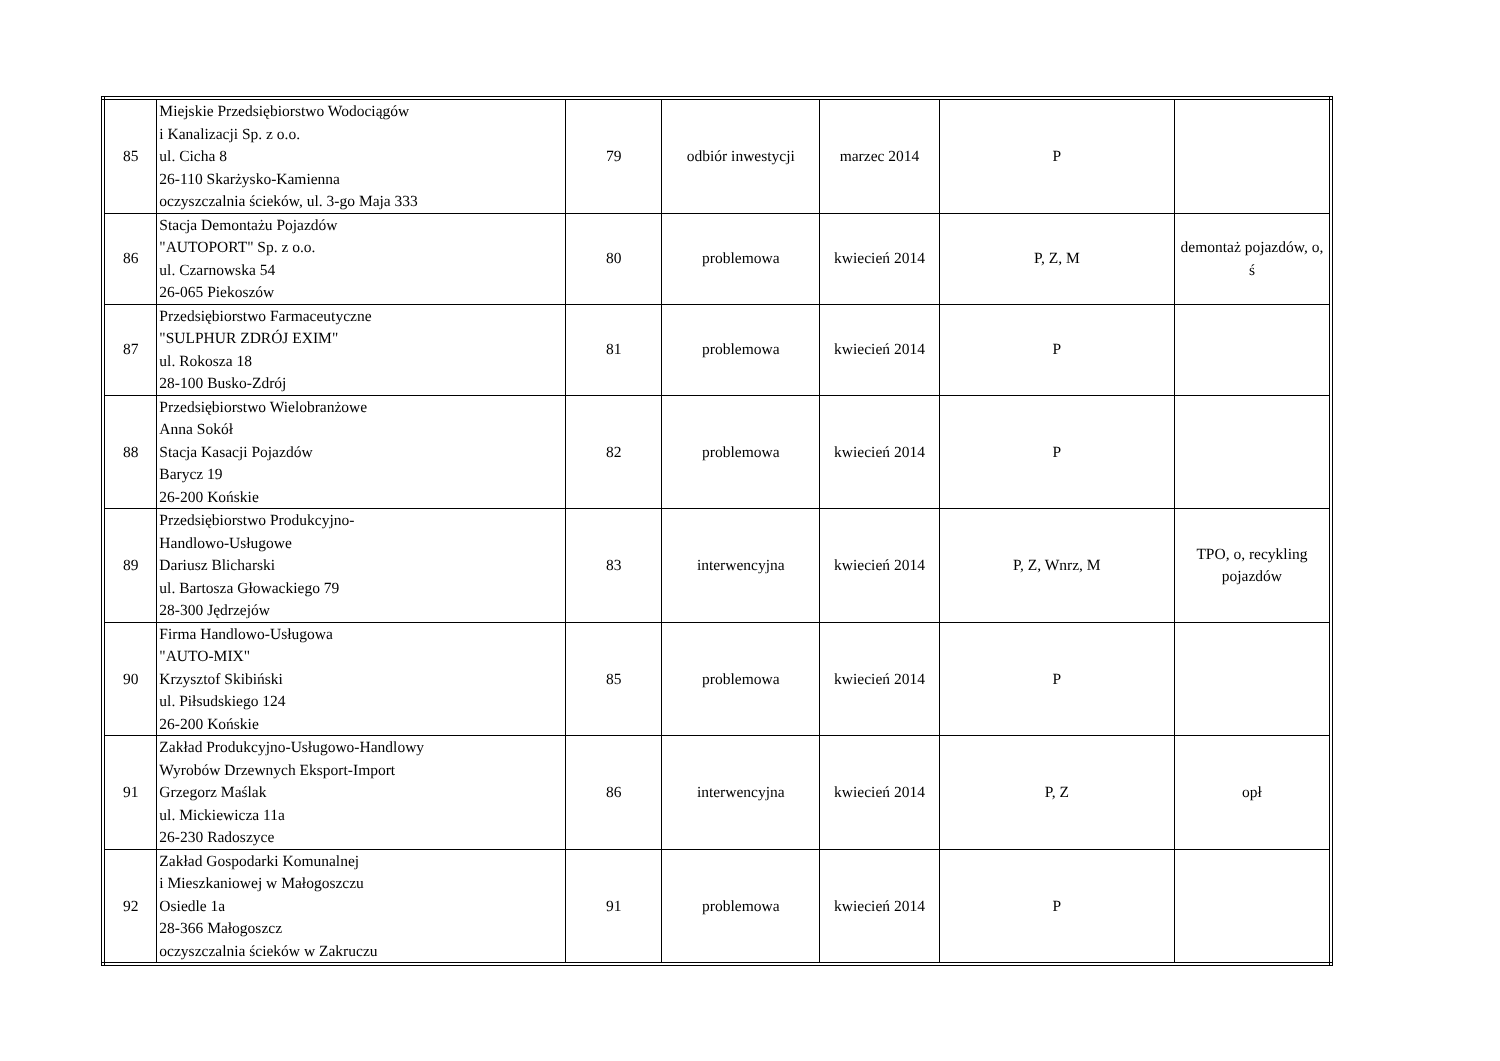| 85 | Miejskie Przedsiębiorstwo Wodociągów i Kanalizacji Sp. z o.o. ul. Cicha 8 26-110 Skarżysko-Kamienna oczyszczalnia ścieków, ul. 3-go Maja 333 | 79 | odbiór inwestycji | marzec 2014 | P | |
| 86 | Stacja Demontażu Pojazdów "AUTOPORT" Sp. z o.o. ul. Czarnowska 54 26-065 Piekoszów | 80 | problemowa | kwiecień 2014 | P, Z, M | demontaż pojazdów, o, ś |
| 87 | Przedsiębiorstwo Farmaceutyczne "SULPHUR ZDRÓJ EXIM" ul. Rokosza 18 28-100 Busko-Zdrój | 81 | problemowa | kwiecień 2014 | P | |
| 88 | Przedsiębiorstwo Wielobranżowe Anna Sokół Stacja Kasacji Pojazdów Barycz 19 26-200 Końskie | 82 | problemowa | kwiecień 2014 | P | |
| 89 | Przedsiębiorstwo Produkcyjno- Handlowo-Usługowe Dariusz Blicharski ul. Bartosza Głowackiego 79 28-300 Jędrzejów | 83 | interwencyjna | kwiecień 2014 | P, Z, Wnrz, M | TPO, o, recykling pojazdów |
| 90 | Firma Handlowo-Usługowa "AUTO-MIX" Krzysztof Skibiński ul. Piłsudskiego 124 26-200 Końskie | 85 | problemowa | kwiecień 2014 | P | |
| 91 | Zakład Produkcyjno-Usługowo-Handlowy Wyrobów Drzewnych Eksport-Import Grzegorz Maślak ul. Mickiewicza 11a 26-230 Radoszyce | 86 | interwencyjna | kwiecień 2014 | P, Z | opł |
| 92 | Zakład Gospodarki Komunalnej i Mieszkaniowej w Małogoszczu Osiedle 1a 28-366 Małogoszcz oczyszczalnia ścieków w Zakruczu | 91 | problemowa | kwiecień 2014 | P | |